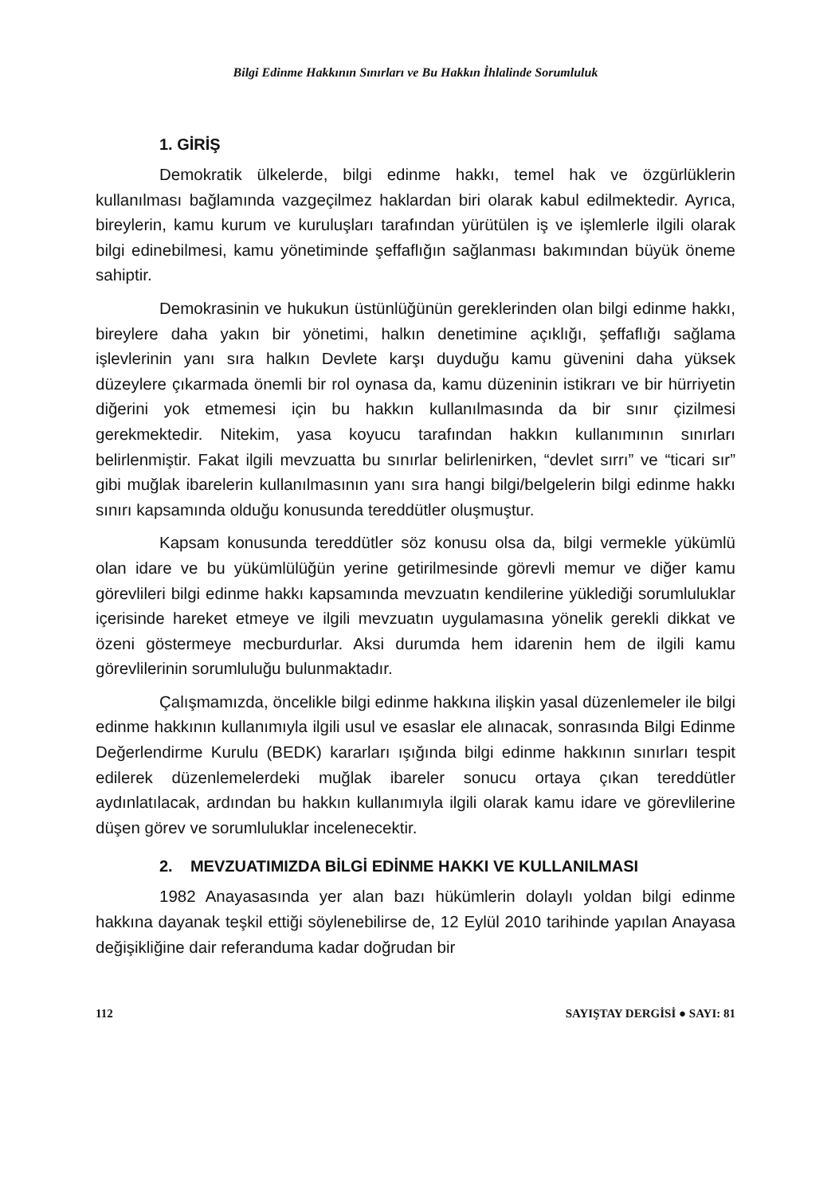Bilgi Edinme Hakkının Sınırları ve Bu Hakkın İhlalinde Sorumluluk
1. GİRİŞ
Demokratik ülkelerde, bilgi edinme hakkı, temel hak ve özgürlüklerin kullanılması bağlamında vazgeçilmez haklardan biri olarak kabul edilmektedir. Ayrıca, bireylerin, kamu kurum ve kuruluşları tarafından yürütülen iş ve işlemlerle ilgili olarak bilgi edinebilmesi, kamu yönetiminde şeffaflığın sağlanması bakımından büyük öneme sahiptir.
Demokrasinin ve hukukun üstünlüğünün gereklerinden olan bilgi edinme hakkı, bireylere daha yakın bir yönetimi, halkın denetimine açıklığı, şeffaflığı sağlama işlevlerinin yanı sıra halkın Devlete karşı duyduğu kamu güvenini daha yüksek düzeylere çıkarmada önemli bir rol oynasa da, kamu düzeninin istikrarı ve bir hürriyetin diğerini yok etmemesi için bu hakkın kullanılmasında da bir sınır çizilmesi gerekmektedir. Nitekim, yasa koyucu tarafından hakkın kullanımının sınırları belirlenmiştir. Fakat ilgili mevzuatta bu sınırlar belirlenirken, “devlet sırrı” ve “ticari sır” gibi muğlak ibarelerin kullanılmasının yanı sıra hangi bilgi/belgelerin bilgi edinme hakkı sınırı kapsamında olduğu konusunda tereddütler oluşmuştur.
Kapsam konusunda tereddütler söz konusu olsa da, bilgi vermekle yükümlü olan idare ve bu yükümlülüğün yerine getirilmesinde görevli memur ve diğer kamu görevlileri bilgi edinme hakkı kapsamında mevzuatın kendilerine yüklediği sorumluluklar içerisinde hareket etmeye ve ilgili mevzuatın uygulamasına yönelik gerekli dikkat ve özeni göstermeye mecburdurlar. Aksi durumda hem idarenin hem de ilgili kamu görevlilerinin sorumluluğu bulunmaktadır.
Çalışmamızda, öncelikle bilgi edinme hakkına ilişkin yasal düzenlemeler ile bilgi edinme hakkının kullanımıyla ilgili usul ve esaslar ele alınacak, sonrasında Bilgi Edinme Değerlendirme Kurulu (BEDK) kararları ışığında bilgi edinme hakkının sınırları tespit edilerek düzenlemelerdeki muğlak ibareler sonucu ortaya çıkan tereddütler aydınlatılacak, ardından bu hakkın kullanımıyla ilgili olarak kamu idare ve görevlilerine düşen görev ve sorumluluklar incelenecektir.
2. MEVZUATIMIZDA BİLGİ EDİNME HAKKI VE KULLANILMASI
1982 Anayasasında yer alan bazı hükümlerin dolaylı yoldan bilgi edinme hakkına dayanak teşkil ettiği söylenebilirse de, 12 Eylül 2010 tarihinde yapılan Anayasa değişikliğine dair referanduma kadar doğrudan bir
112 SAYIŞTAY DERGİSİ ● SAYI: 81